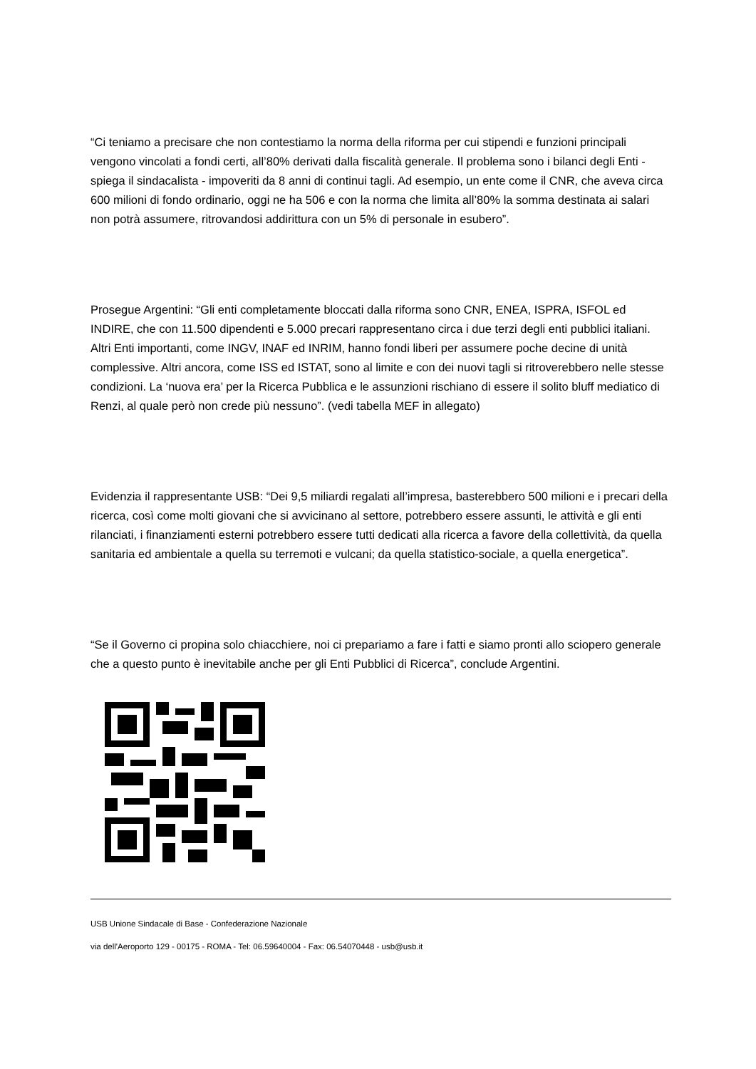“Ci teniamo a precisare che non contestiamo la norma della riforma per cui stipendi e funzioni principali vengono vincolati a fondi certi, all’80% derivati dalla fiscalità generale. Il problema sono i bilanci degli Enti - spiega il sindacalista - impoveriti da 8 anni di continui tagli. Ad esempio, un ente come il CNR, che aveva circa 600 milioni di fondo ordinario, oggi ne ha 506 e con la norma che limita all’80% la somma destinata ai salari non potrà assumere, ritrovandosi addirittura con un 5% di personale in esubero”.
Prosegue Argentini: “Gli enti completamente bloccati dalla riforma sono CNR, ENEA, ISPRA, ISFOL ed INDIRE, che con 11.500 dipendenti e 5.000 precari rappresentano circa i due terzi degli enti pubblici italiani. Altri Enti importanti, come INGV, INAF ed INRIM, hanno fondi liberi per assumere poche decine di unità complessive. Altri ancora, come ISS ed ISTAT, sono al limite e con dei nuovi tagli si ritroverebbero nelle stesse condizioni. La ‘nuova era’ per la Ricerca Pubblica e le assunzioni rischiano di essere il solito bluff mediatico di Renzi, al quale però non crede più nessuno”. (vedi tabella MEF in allegato)
Evidenzia il rappresentante USB: “Dei 9,5 miliardi regalati all’impresa, basterebbero 500 milioni e i precari della ricerca, così come molti giovani che si avvicinano al settore, potrebbero essere assunti, le attività e gli enti rilanciati, i finanziamenti esterni potrebbero essere tutti dedicati alla ricerca a favore della collettività, da quella sanitaria ed ambientale a quella su terremoti e vulcani; da quella statistico-sociale, a quella energetica”.
“Se il Governo ci propina solo chiacchiere, noi ci prepariamo a fare i fatti e siamo pronti allo sciopero generale che a questo punto è inevitabile anche per gli Enti Pubblici di Ricerca”, conclude Argentini.
USB Unione Sindacale di Base - Confederazione Nazionale
via dell'Aeroporto 129 - 00175 - ROMA - Tel: 06.59640004 - Fax: 06.54070448 - usb@usb.it